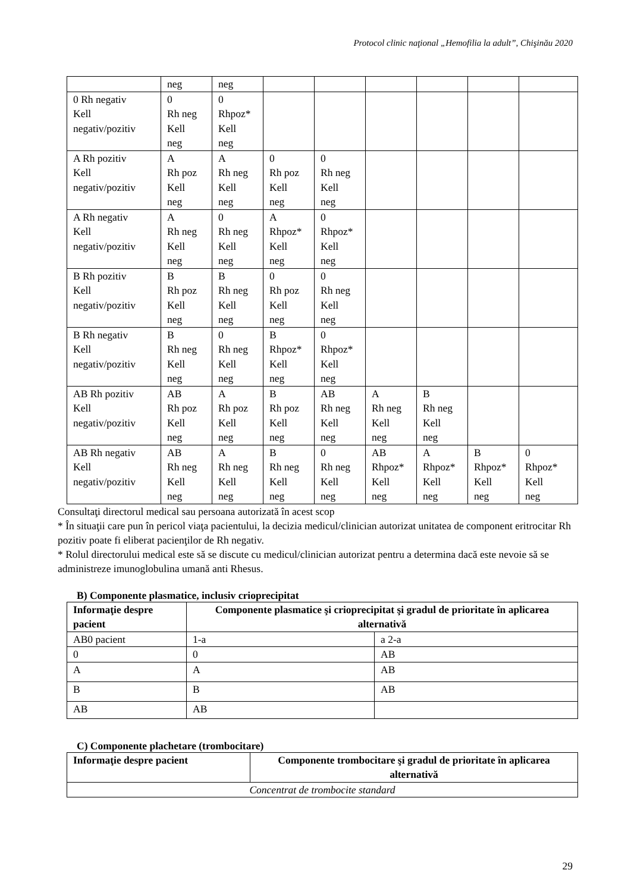Protocol clinic naţional „Hemofilia la adult”, Chişinău 2020
| | neg | neg | | | | | | |
| 0 Rh negativ Kell negativ/pozitiv | 0 Rh neg Kell neg | 0 Rhpoz* Kell neg | | | | | | |
| A Rh pozitiv Kell negativ/pozitiv | A Rh poz Kell neg | A Rh neg Kell neg | 0 Rh poz Kell neg | 0 Rh neg Kell neg | | | | |
| A Rh negativ Kell negativ/pozitiv | A Rh neg Kell neg | 0 Rh neg Kell neg | A Rhpoz* Kell neg | 0 Rhpoz* Kell neg | | | | |
| B Rh pozitiv Kell negativ/pozitiv | B Rh poz Kell neg | B Rh neg Kell neg | 0 Rh poz Kell neg | 0 Rh neg Kell neg | | | | |
| B Rh negativ Kell negativ/pozitiv | B Rh neg Kell neg | 0 Rh neg Kell neg | B Rhpoz* Kell neg | 0 Rhpoz* Kell neg | | | | |
| AB Rh pozitiv Kell negativ/pozitiv | AB Rh poz Kell neg | A Rh poz Kell neg | B Rh poz Kell neg | AB Rh neg Kell neg | A Rh neg Kell neg | B Rh neg Kell neg | | |
| AB Rh negativ Kell negativ/pozitiv | AB Rh neg Kell neg | A Rh neg Kell neg | B Rh neg Kell neg | 0 Rh neg Kell neg | AB Rhpoz* Kell neg | A Rhpoz* Kell neg | B Rhpoz* Kell neg | 0 Rhpoz* Kell neg |
Consultaţi directorul medical sau persoana autorizată în acest scop
* În situaţii care pun în pericol viaţa pacientului, la decizia medicul/clinician autorizat unitatea de component eritrocitar Rh pozitiv poate fi eliberat pacienţilor de Rh negativ.
* Rolul directorului medical este să se discute cu medicul/clinician autorizat pentru a determina dacă este nevoie să se administreze imunoglobulina umană anti Rhesus.
B) Componente plasmatice, inclusiv crioprecipitat
| Informaţie despre pacient | Componente plasmatice şi crioprecipitat şi gradul de prioritate în aplicarea alternativă | |
| --- | --- | --- |
| AB0 pacient | 1-a | a 2-a |
| 0 | 0 | AB |
| A | A | AB |
| B | B | AB |
| AB | AB | |
C) Componente plachetare (trombocitare)
| Informaţie despre pacient | Componente trombocitare şi gradul de prioritate în aplicarea alternativă |
| --- | --- |
| Concentrat de trombocite standard | |
29